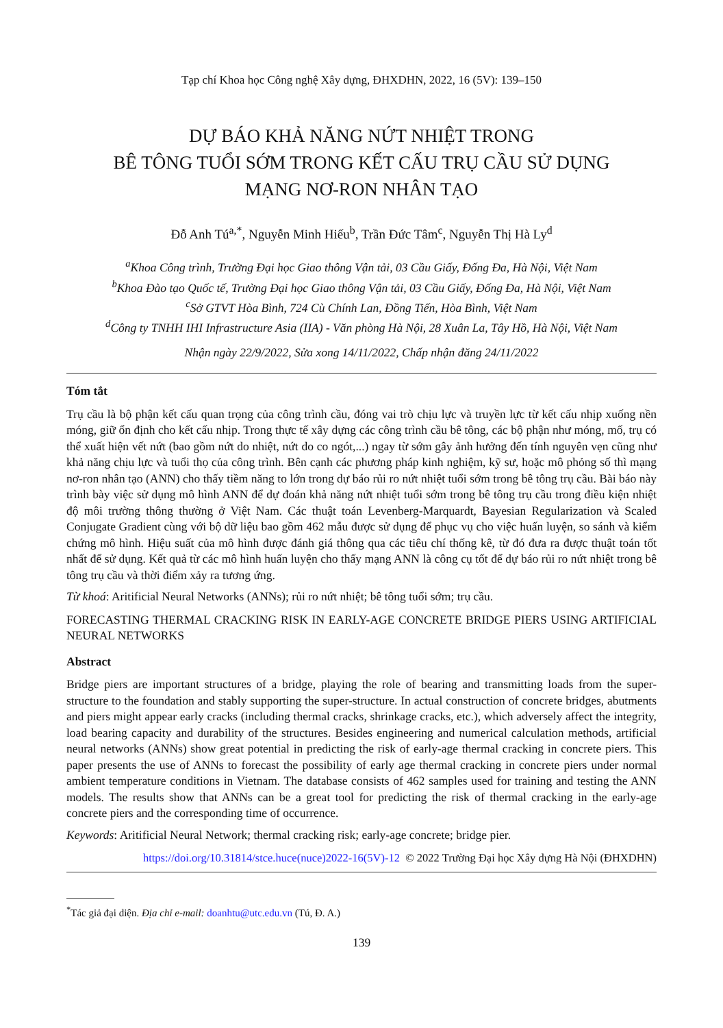Tạp chí Khoa học Công nghệ Xây dựng, ĐHXDHN, 2022, 16 (5V): 139–150
DỰ BÁO KHẢ NĂNG NỨT NHIỆT TRONG
BÊ TÔNG TUỔI SỚM TRONG KẾT CẤU TRỤ CẦU SỬ DỤNG
MẠNG NƠ-RON NHÂN TẠO
Đỗ Anh Tú<sup>a,*</sup>, Nguyễn Minh Hiếu<sup>b</sup>, Trần Đức Tâm<sup>c</sup>, Nguyễn Thị Hà Ly<sup>d</sup>
<sup>a</sup> Khoa Công trình, Trường Đại học Giao thông Vận tải, 03 Cầu Giấy, Đống Đa, Hà Nội, Việt Nam
<sup>b</sup> Khoa Đào tạo Quốc tế, Trường Đại học Giao thông Vận tải, 03 Cầu Giấy, Đống Đa, Hà Nội, Việt Nam
<sup>c</sup> Sở GTVT Hòa Bình, 724 Cù Chính Lan, Đồng Tiến, Hòa Bình, Việt Nam
<sup>d</sup> Công ty TNHH IHI Infrastructure Asia (IIA) - Văn phòng Hà Nội, 28 Xuân La, Tây Hồ, Hà Nội, Việt Nam
Nhận ngày 22/9/2022, Sửa xong 14/11/2022, Chấp nhận đăng 24/11/2022
Tóm tắt
Trụ cầu là bộ phận kết cấu quan trọng của công trình cầu, đóng vai trò chịu lực và truyền lực từ kết cấu nhịp xuống nền móng, giữ ổn định cho kết cấu nhịp. Trong thực tế xây dựng các công trình cầu bê tông, các bộ phận như móng, mố, trụ có thể xuất hiện vết nứt (bao gồm nứt do nhiệt, nứt do co ngót,...) ngay từ sớm gây ảnh hưởng đến tính nguyên vẹn cũng như khả năng chịu lực và tuổi thọ của công trình. Bên cạnh các phương pháp kinh nghiệm, kỹ sư, hoặc mô phỏng số thì mạng nơ-ron nhân tạo (ANN) cho thấy tiềm năng to lớn trong dự báo rủi ro nứt nhiệt tuổi sớm trong bê tông trụ cầu. Bài báo này trình bày việc sử dụng mô hình ANN để dự đoán khả năng nứt nhiệt tuổi sớm trong bê tông trụ cầu trong điều kiện nhiệt độ môi trường thông thường ở Việt Nam. Các thuật toán Levenberg-Marquardt, Bayesian Regularization và Scaled Conjugate Gradient cùng với bộ dữ liệu bao gồm 462 mẫu được sử dụng để phục vụ cho việc huấn luyện, so sánh và kiểm chứng mô hình. Hiệu suất của mô hình được đánh giá thông qua các tiêu chí thống kê, từ đó đưa ra được thuật toán tốt nhất để sử dụng. Kết quả từ các mô hình huấn luyện cho thấy mạng ANN là công cụ tốt để dự báo rủi ro nứt nhiệt trong bê tông trụ cầu và thời điểm xảy ra tương ứng.
Từ khoá: Aritificial Neural Networks (ANNs); rủi ro nứt nhiệt; bê tông tuổi sớm; trụ cầu.
FORECASTING THERMAL CRACKING RISK IN EARLY-AGE CONCRETE BRIDGE PIERS USING ARTIFICIAL NEURAL NETWORKS
Abstract
Bridge piers are important structures of a bridge, playing the role of bearing and transmitting loads from the super-structure to the foundation and stably supporting the super-structure. In actual construction of concrete bridges, abutments and piers might appear early cracks (including thermal cracks, shrinkage cracks, etc.), which adversely affect the integrity, load bearing capacity and durability of the structures. Besides engineering and numerical calculation methods, artificial neural networks (ANNs) show great potential in predicting the risk of early-age thermal cracking in concrete piers. This paper presents the use of ANNs to forecast the possibility of early age thermal cracking in concrete piers under normal ambient temperature conditions in Vietnam. The database consists of 462 samples used for training and testing the ANN models. The results show that ANNs can be a great tool for predicting the risk of thermal cracking in the early-age concrete piers and the corresponding time of occurrence.
Keywords: Aritificial Neural Network; thermal cracking risk; early-age concrete; bridge pier.
https://doi.org/10.31814/stce.huce(nuce)2022-16(5V)-12 © 2022 Trường Đại học Xây dựng Hà Nội (ĐHXDHN)
<sup>*</sup> Tác giả đại diện. Địa chỉ e-mail: doanhtu@utc.edu.vn (Tú, Đ. A.)
139